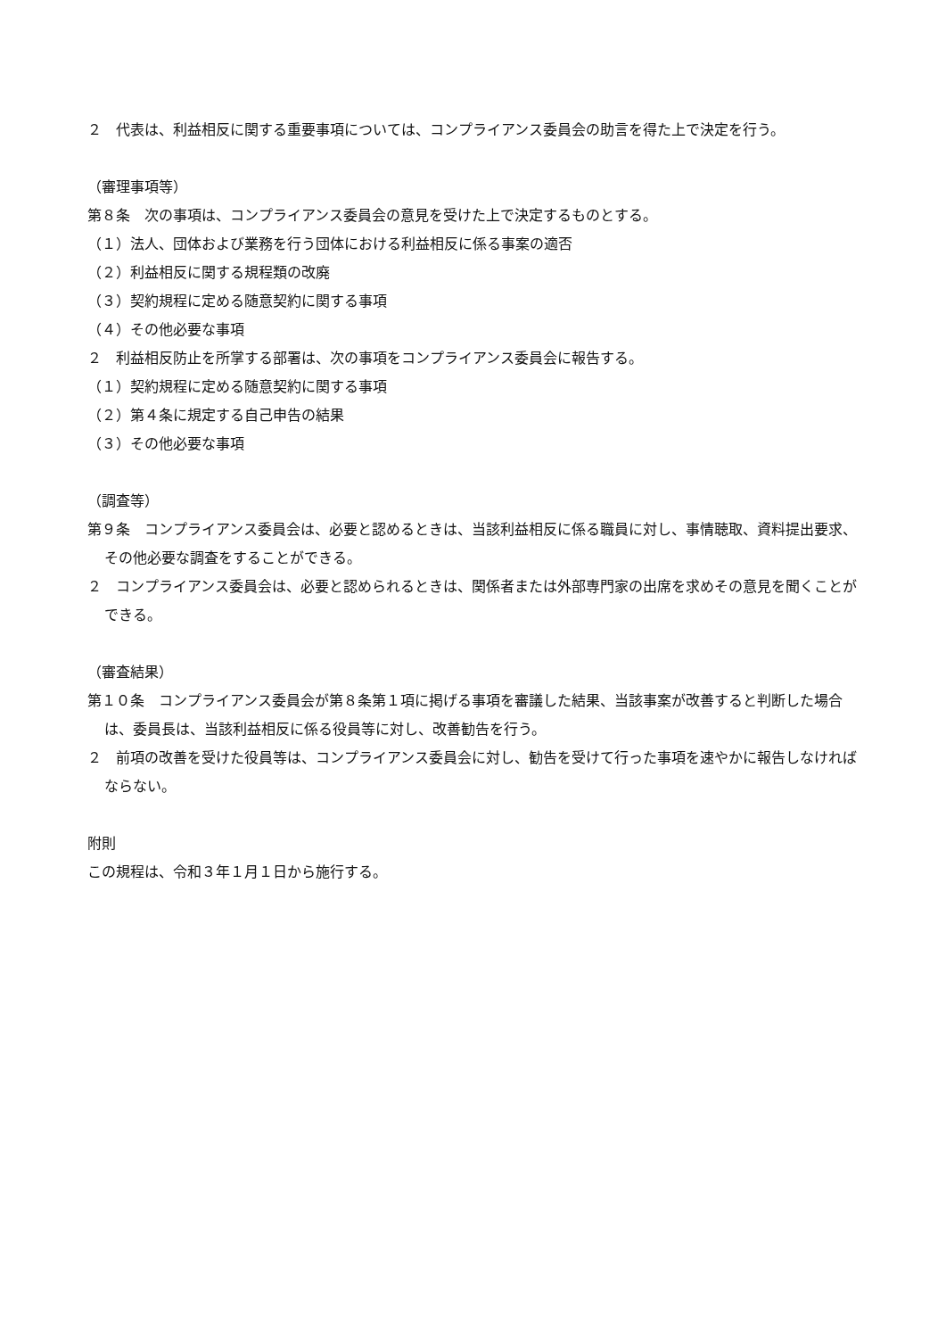２　代表は、利益相反に関する重要事項については、コンプライアンス委員会の助言を得た上で決定を行う。
（審理事項等）
第８条　次の事項は、コンプライアンス委員会の意見を受けた上で決定するものとする。
（１）法人、団体および業務を行う団体における利益相反に係る事案の適否
（２）利益相反に関する規程類の改廃
（３）契約規程に定める随意契約に関する事項
（４）その他必要な事項
２　利益相反防止を所掌する部署は、次の事項をコンプライアンス委員会に報告する。
（１）契約規程に定める随意契約に関する事項
（２）第４条に規定する自己申告の結果
（３）その他必要な事項
（調査等）
第９条　コンプライアンス委員会は、必要と認めるときは、当該利益相反に係る職員に対し、事情聴取、資料提出要求、その他必要な調査をすることができる。
２　コンプライアンス委員会は、必要と認められるときは、関係者または外部専門家の出席を求めその意見を聞くことができる。
（審査結果）
第１０条　コンプライアンス委員会が第８条第１項に掲げる事項を審議した結果、当該事案が改善すると判断した場合は、委員長は、当該利益相反に係る役員等に対し、改善勧告を行う。
２　前項の改善を受けた役員等は、コンプライアンス委員会に対し、勧告を受けて行った事項を速やかに報告しなければならない。
附則
この規程は、令和３年１月１日から施行する。